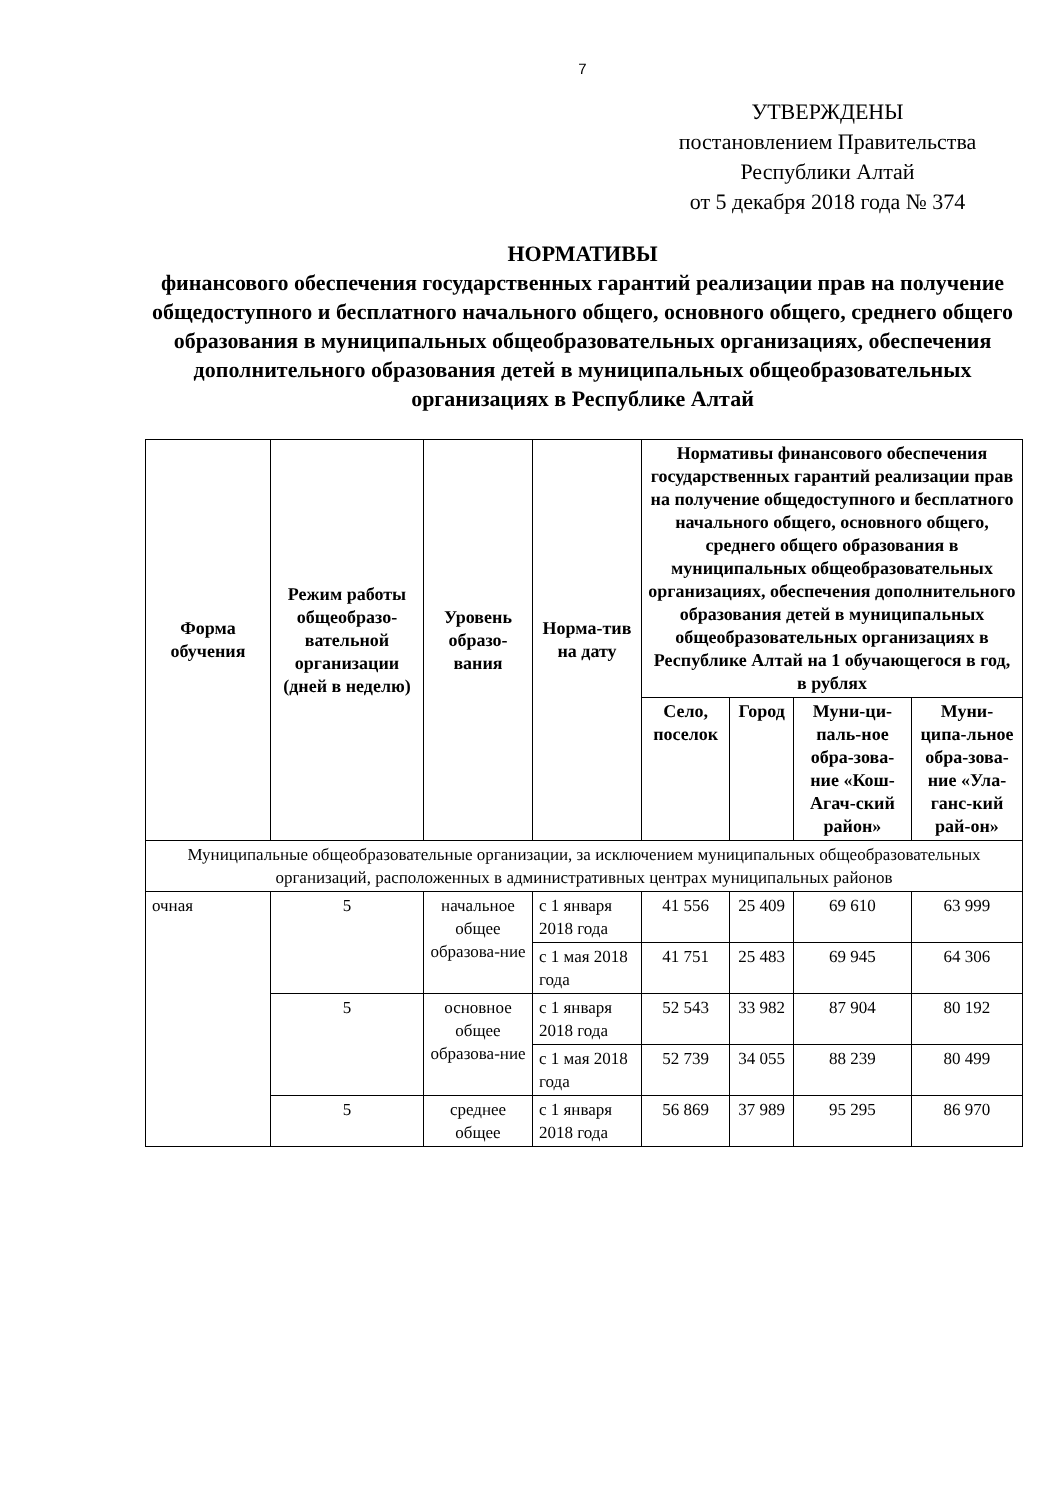7
УТВЕРЖДЕНЫ
постановлением Правительства
Республики Алтай
от 5 декабря 2018 года № 374
НОРМАТИВЫ
финансового обеспечения государственных гарантий реализации прав на получение общедоступного и бесплатного начального общего, основного общего, среднего общего образования в муниципальных общеобразовательных организациях, обеспечения дополнительного образования детей в муниципальных общеобразовательных организациях в Республике Алтай
| Форма обучения | Режим работы общеобразо-вательной организации (дней в неделю) | Уровень образо-вания | Норма-тив на дату | Нормативы финансового обеспечения государственных гарантий реализации прав на получение общедоступного и бесплатного начального общего, основного общего, среднего общего образования в муниципальных общеобразовательных организациях, обеспечения дополнительного образования детей в муниципальных общеобразовательных организациях в Республике Алтай на 1 обучающегося в год, в рублях | | | |
| --- | --- | --- | --- | --- | --- | --- | --- |
| | | | | Село, поселок | Город | Муни-ци-паль-ное обра-зова-ние «Кош-Агач-ский район» | Муни-ципа-льное обра-зова-ние «Ула-ганс-кий рай-он» |
| Муниципальные общеобразовательные организации, за исключением муниципальных общеобразовательных организаций, расположенных в административных центрах муниципальных районов | | | | | | | |
| очная | 5 | начальное общее образова-ние | с 1 января 2018 года | 41 556 | 25 409 | 69 610 | 63 999 |
| | | | с 1 мая 2018 года | 41 751 | 25 483 | 69 945 | 64 306 |
| | 5 | основное общее образова-ние | с 1 января 2018 года | 52 543 | 33 982 | 87 904 | 80 192 |
| | | | с 1 мая 2018 года | 52 739 | 34 055 | 88 239 | 80 499 |
| | 5 | среднее общее | с 1 января 2018 года | 56 869 | 37 989 | 95 295 | 86 970 |